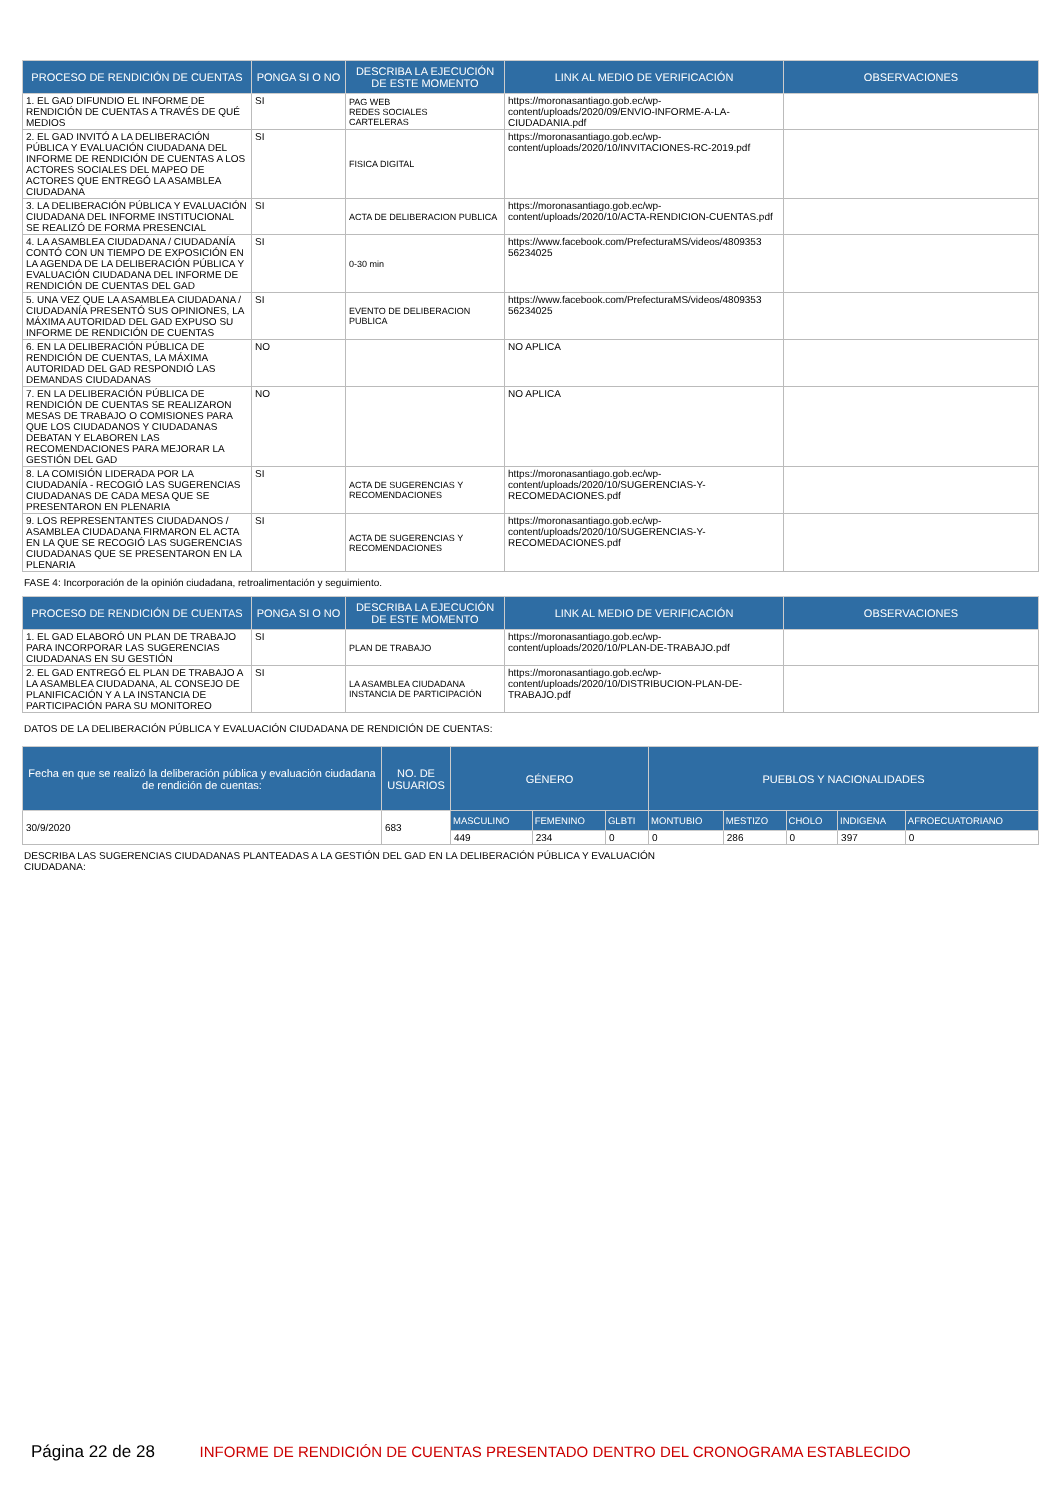| PROCESO DE RENDICIÓN DE CUENTAS | PONGA SI O NO | DESCRIBA LA EJECUCIÓN DE ESTE MOMENTO | LINK AL MEDIO DE VERIFICACIÓN | OBSERVACIONES |
| --- | --- | --- | --- | --- |
| 1. EL GAD DIFUNDIO EL INFORME DE RENDICIÓN DE CUENTAS A TRAVÉS DE QUÉ MEDIOS | SI | PAG WEB REDES SOCIALES CARTELERAS | https://moronasantiago.gob.ec/wp-content/uploads/2020/09/ENVIO-INFORME-A-LA-CIUDADANIA.pdf | |
| 2. EL GAD INVITÓ A LA DELIBERACIÓN PÚBLICA Y EVALUACIÓN CIUDADANA DEL INFORME DE RENDICIÓN DE CUENTAS A LOS ACTORES SOCIALES DEL MAPEO DE ACTORES QUE ENTREGÓ LA ASAMBLEA CIUDADANA | SI | FISICA DIGITAL | https://moronasantiago.gob.ec/wp-content/uploads/2020/10/INVITACIONES-RC-2019.pdf | |
| 3. LA DELIBERACIÓN PÚBLICA Y EVALUACIÓN CIUDADANA DEL INFORME INSTITUCIONAL SE REALIZÓ DE FORMA PRESENCIAL | SI | ACTA DE DELIBERACION PUBLICA | https://moronasantiago.gob.ec/wp-content/uploads/2020/10/ACTA-RENDICION-CUENTAS.pdf | |
| 4. LA ASAMBLEA CIUDADANA / CIUDADANÍA CONTÓ CON UN TIEMPO DE EXPOSICIÓN EN LA AGENDA DE LA DELIBERACIÓN PÚBLICA Y EVALUACIÓN CIUDADANA DEL INFORME DE RENDICIÓN DE CUENTAS DEL GAD | SI | 0-30 min | https://www.facebook.com/PrefecturaMS/videos/4809353 56234025 | |
| 5. UNA VEZ QUE LA ASAMBLEA CIUDADANA / CIUDADANÍA PRESENTÓ SUS OPINIONES, LA MÁXIMA AUTORIDAD DEL GAD EXPUSO SU INFORME DE RENDICIÓN DE CUENTAS | SI | EVENTO DE DELIBERACION PUBLICA | https://www.facebook.com/PrefecturaMS/videos/4809353 56234025 | |
| 6. EN LA DELIBERACIÓN PÚBLICA DE RENDICIÓN DE CUENTAS, LA MÁXIMA AUTORIDAD DEL GAD RESPONDIÓ LAS DEMANDAS CIUDADANAS | NO | | NO APLICA | |
| 7. EN LA DELIBERACIÓN PÚBLICA DE RENDICIÓN DE CUENTAS SE REALIZARON MESAS DE TRABAJO O COMISIONES PARA QUE LOS CIUDADANOS Y CIUDADANAS DEBATAN Y ELABOREN LAS RECOMENDACIONES PARA MEJORAR LA GESTIÓN DEL GAD | NO | | NO APLICA | |
| 8. LA COMISIÓN LIDERADA POR LA CIUDADANÍA - RECOGIÓ LAS SUGERENCIAS CIUDADANAS DE CADA MESA QUE SE PRESENTARON EN PLENARIA | SI | ACTA DE SUGERENCIAS Y RECOMENDACIONES | https://moronasantiago.gob.ec/wp-content/uploads/2020/10/SUGERENCIAS-Y-RECOMEDACIONES.pdf | |
| 9. LOS REPRESENTANTES CIUDADANOS / ASAMBLEA CIUDADANA FIRMARON EL ACTA EN LA QUE SE RECOGIÓ LAS SUGERENCIAS CIUDADANAS QUE SE PRESENTARON EN LA PLENARIA | SI | ACTA DE SUGERENCIAS Y RECOMENDACIONES | https://moronasantiago.gob.ec/wp-content/uploads/2020/10/SUGERENCIAS-Y-RECOMEDACIONES.pdf | |
FASE 4: Incorporación de la opinión ciudadana, retroalimentación y seguimiento.
| PROCESO DE RENDICIÓN DE CUENTAS | PONGA SI O NO | DESCRIBA LA EJECUCIÓN DE ESTE MOMENTO | LINK AL MEDIO DE VERIFICACIÓN | OBSERVACIONES |
| --- | --- | --- | --- | --- |
| 1. EL GAD ELABORÓ UN PLAN DE TRABAJO PARA INCORPORAR LAS SUGERENCIAS CIUDADANAS EN SU GESTIÓN | SI | PLAN DE TRABAJO | https://moronasantiago.gob.ec/wp-content/uploads/2020/10/PLAN-DE-TRABAJO.pdf | |
| 2. EL GAD ENTREGÓ EL PLAN DE TRABAJO A LA ASAMBLEA CIUDADANA, AL CONSEJO DE PLANIFICACIÓN Y A LA INSTANCIA DE PARTICIPACIÓN PARA SU MONITOREO | SI | LA ASAMBLEA CIUDADANA INSTANCIA DE PARTICIPACIÓN | https://moronasantiago.gob.ec/wp-content/uploads/2020/10/DISTRIBUCION-PLAN-DE-TRABAJO.pdf | |
DATOS DE LA DELIBERACIÓN PÚBLICA Y EVALUACIÓN CIUDADANA DE RENDICIÓN DE CUENTAS:
| Fecha en que se realizó la deliberación pública y evaluación ciudadana de rendición de cuentas: | NO. DE USUARIOS | GÉNERO | | | PUEBLOS Y NACIONALIDADES | | | | |
| --- | --- | --- | --- | --- | --- | --- | --- | --- | --- |
| 30/9/2020 | 683 | MASCULINO | FEMENINO | GLBTI | MONTUBIO | MESTIZO | CHOLO | INDIGENA | AFROECUATORIANO |
| | | 449 | 234 | 0 | 0 | 286 | 0 | 397 | 0 |
DESCRIBA LAS SUGERENCIAS CIUDADANAS PLANTEADAS A LA GESTIÓN DEL GAD EN LA DELIBERACIÓN PÚBLICA Y EVALUACIÓN
CIUDADANA:
Página 22 de 28 INFORME DE RENDICIÓN DE CUENTAS PRESENTADO DENTRO DEL CRONOGRAMA ESTABLECIDO